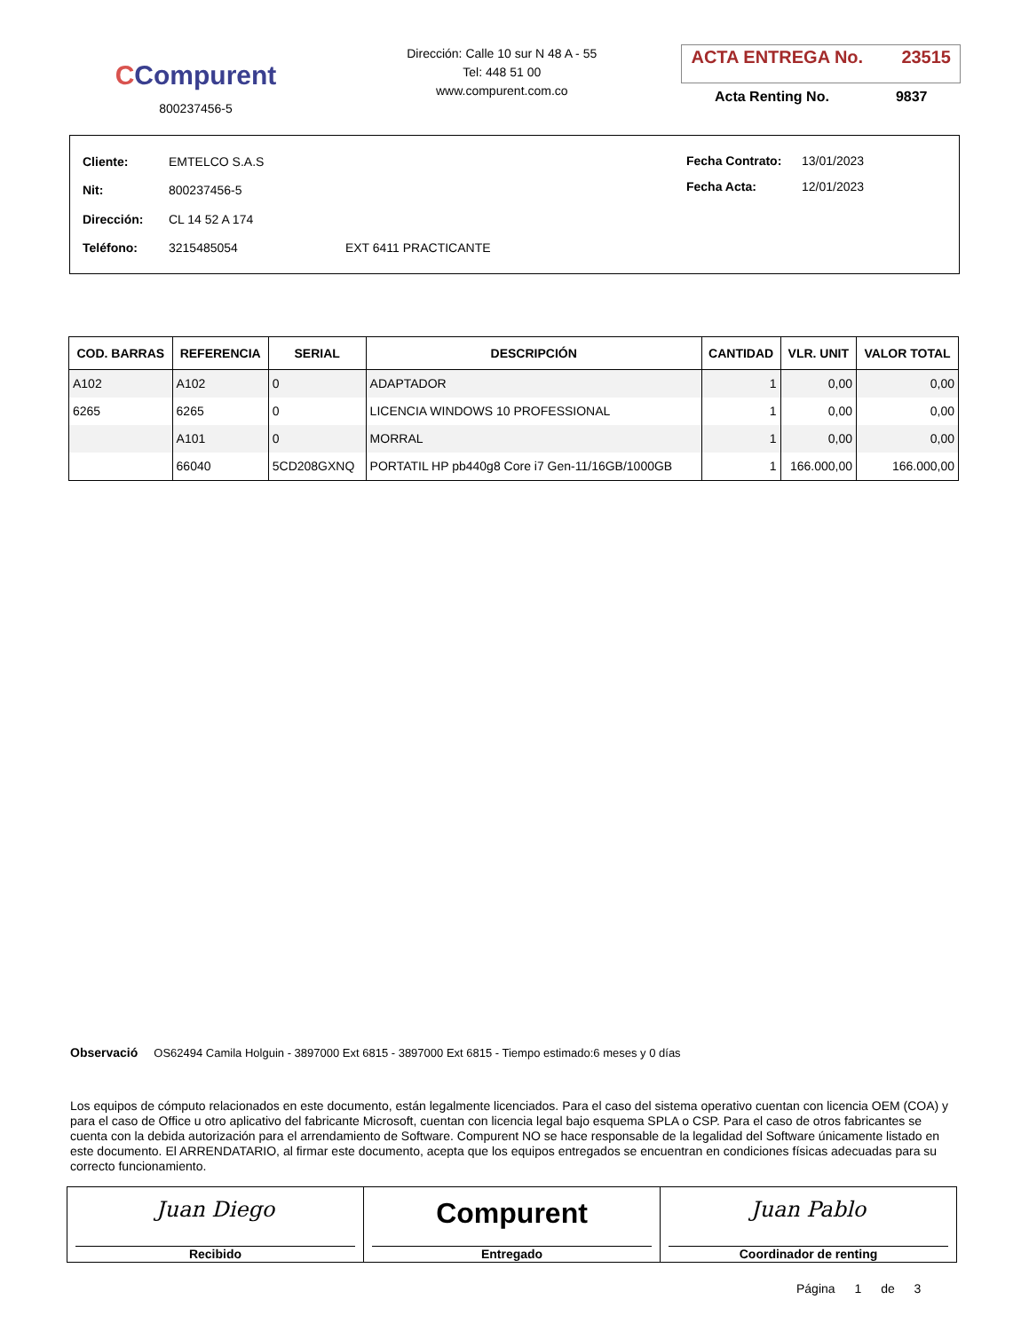CCompurent
800237456-5
Dirección: Calle 10 sur N 48 A - 55
Tel: 448 51 00
www.compurent.com.co
ACTA ENTREGA No. 23515
Acta Renting No. 9837
| Cliente: | EMTELCO S.A.S | |
| Nit: | 800237456-5 | |
| Dirección: | CL 14 52 A 174 | |
| Teléfono: | 3215485054 | EXT 6411 PRACTICANTE |
| Fecha Contrato: | 13/01/2023 |
| Fecha Acta: | 12/01/2023 |
| COD. BARRAS | REFERENCIA | SERIAL | DESCRIPCIÓN | CANTIDAD | VLR. UNIT | VALOR TOTAL |
| --- | --- | --- | --- | --- | --- | --- |
| A102 | A102 | 0 | ADAPTADOR | 1 | 0,00 | 0,00 |
| 6265 | 6265 | 0 | LICENCIA WINDOWS 10 PROFESSIONAL | 1 | 0,00 | 0,00 |
| | A101 | 0 | MORRAL | 1 | 0,00 | 0,00 |
| | 66040 | 5CD208GXNQ | PORTATIL HP pb440g8 Core i7 Gen-11/16GB/1000GB | 1 | 166.000,00 | 166.000,00 |
Observació OS62494 Camila Holguin - 3897000 Ext 6815 - 3897000 Ext 6815 - Tiempo estimado:6 meses y 0 días
Los equipos de cómputo relacionados en este documento, están legalmente licenciados. Para el caso del sistema operativo cuentan con licencia OEM (COA) y para el caso de Office u otro aplicativo del fabricante Microsoft, cuentan con licencia legal bajo esquema SPLA o CSP. Para el caso de otros fabricantes se cuenta con la debida autorización para el arrendamiento de Software. Compurent NO se hace responsable de la legalidad del Software únicamente listado en este documento. El ARRENDATARIO, al firmar este documento, acepta que los equipos entregados se encuentran en condiciones físicas adecuadas para su correcto funcionamiento.
| Juan Diego Recibido | Compurent Entregado | Juan Pablo Coordinador de renting |
Página 1 de 3